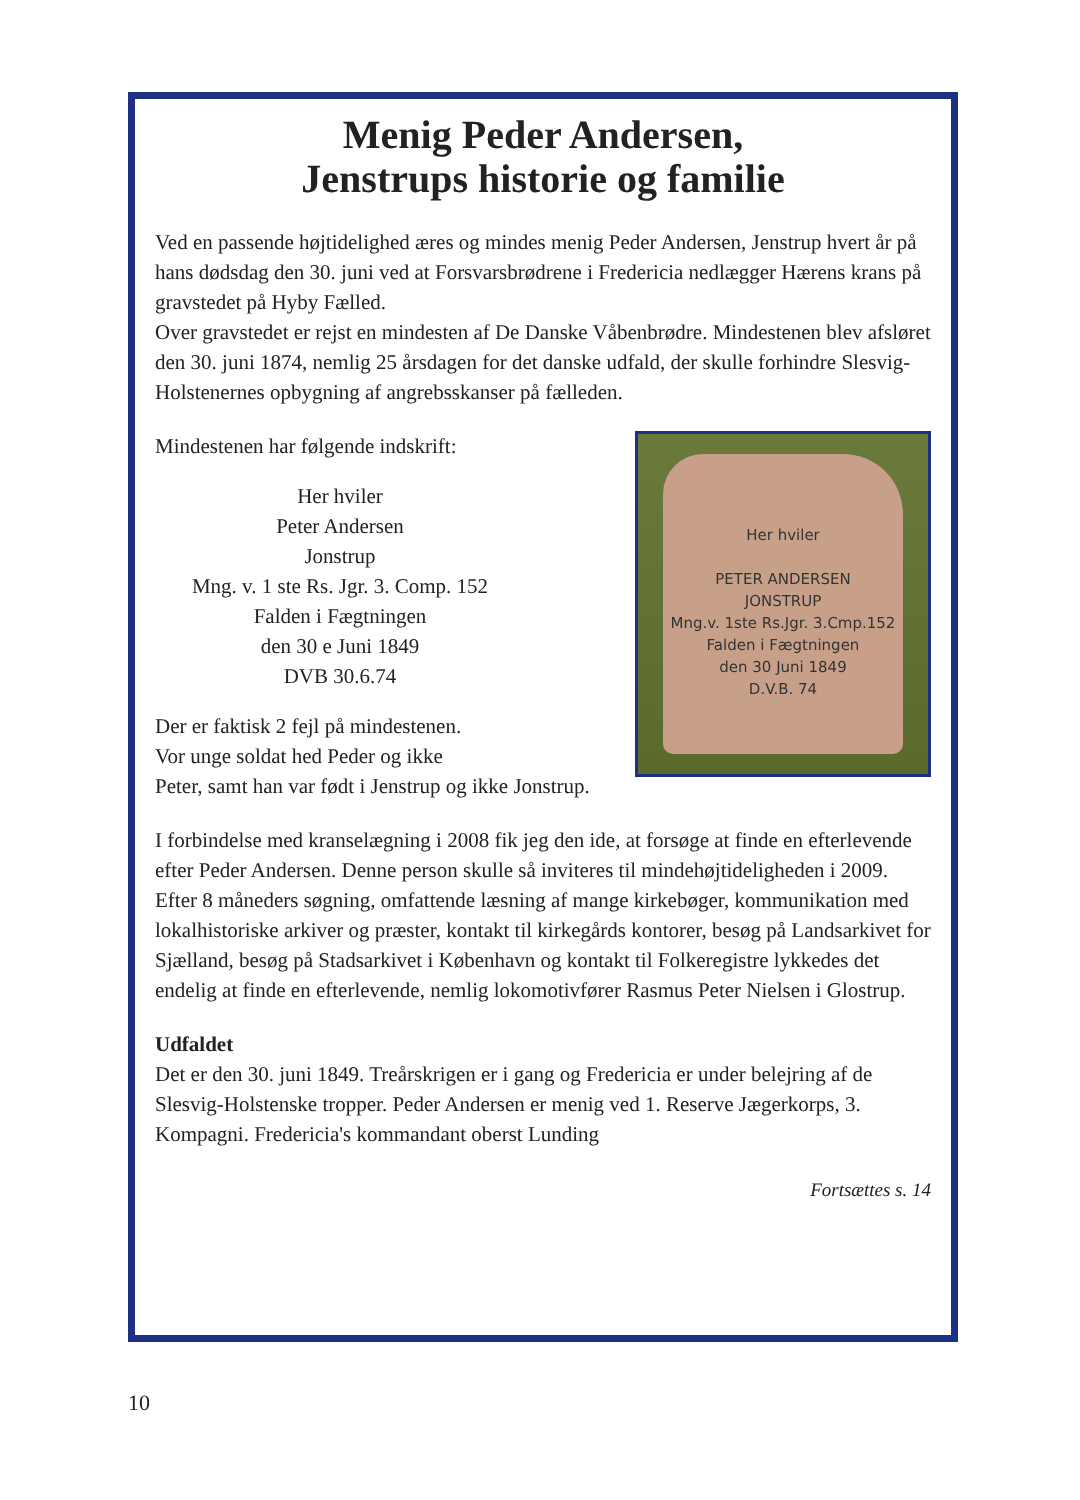Menig Peder Andersen,
Jenstrups historie og familie
Ved en passende højtidelighed æres og mindes menig Peder Andersen, Jenstrup hvert år på hans dødsdag den 30. juni ved at Forsvarsbrødrene i Fredericia nedlægger Hærens krans på gravstedet på Hyby Fælled.
Over gravstedet er rejst en mindesten af De Danske Våbenbrødre. Mindestenen blev afsløret den 30. juni 1874, nemlig 25 årsdagen for det danske udfald, der skulle forhindre Slesvig-Holstenernes opbygning af angrebsskanser på fælleden.
Her hviler
PETER ANDERSEN
JONSTRUP
Mng.v. 1ste Rs.Jgr. 3.Cmp.152
Falden i Fægtningen
den 30 Juni 1849
D.V.B. 74
Mindestenen har følgende indskrift:
Her hviler
Peter Andersen
Jonstrup
Mng. v. 1 ste Rs. Jgr. 3. Comp. 152
Falden i Fægtningen
den 30 e Juni 1849
DVB 30.6.74
Der er faktisk 2 fejl på mindestenen.
Vor unge soldat hed Peder og ikke
Peter, samt han var født i Jenstrup og ikke Jonstrup.
I forbindelse med kranselægning i 2008 fik jeg den ide, at forsøge at finde en efterlevende efter Peder Andersen. Denne person skulle så inviteres til mindehøjtideligheden i 2009.
Efter 8 måneders søgning, omfattende læsning af mange kirkebøger, kommunikation med lokalhistoriske arkiver og præster, kontakt til kirkegårds kontorer, besøg på Landsarkivet for Sjælland, besøg på Stadsarkivet i København og kontakt til Folkeregistre lykkedes det endelig at finde en efterlevende, nemlig lokomotivfører Rasmus Peter Nielsen i Glostrup.
Udfaldet
Det er den 30. juni 1849. Treårskrigen er i gang og Fredericia er under belejring af de Slesvig-Holstenske tropper. Peder Andersen er menig ved 1. Reserve Jægerkorps, 3. Kompagni. Fredericia's kommandant oberst Lunding
Fortsættes s. 14
10